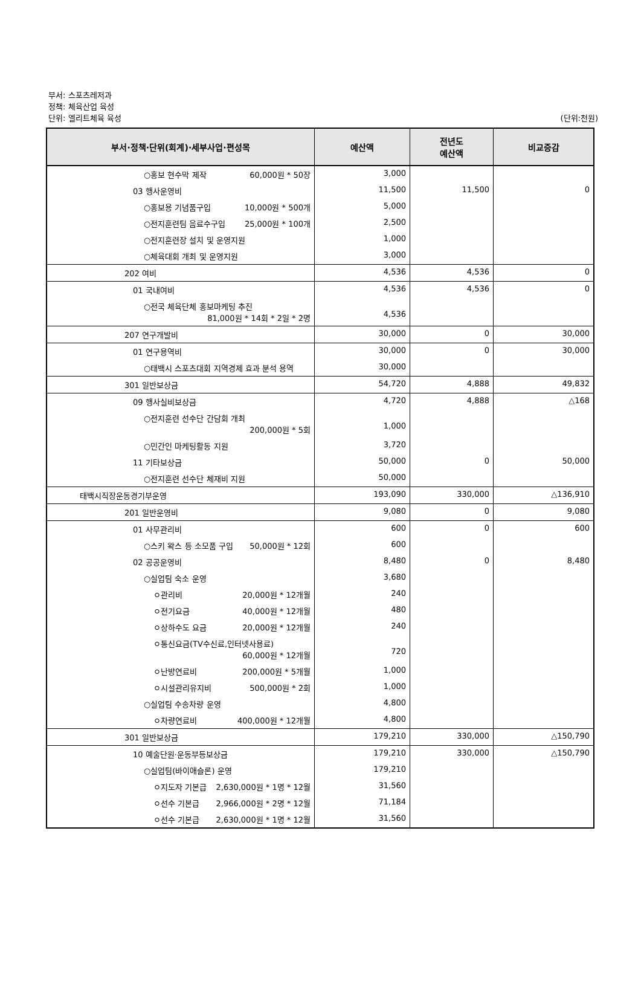부서: 스포츠레저과
정책: 체육산업 육성
단위: 엘리트체육 육성 (단위:천원)
| 부서·정책·단위(회계)·세부사업·편성목 | 예산액 | 전년도 예산액 | 비교증감 |
| --- | --- | --- | --- |
| ○홍보 현수막 제작 60,000원 * 50장 | 3,000 | | |
| 03 행사운영비 | 11,500 | 11,500 | 0 |
| ○홍보용 기념품구입 10,000원 * 500개 | 5,000 | | |
| ○전지훈련팀 음료수구입 25,000원 * 100개 | 2,500 | | |
| ○전지훈련장 설치 및 운영지원 | 1,000 | | |
| ○체육대회 개최 및 운영지원 | 3,000 | | |
| 202 여비 | 4,536 | 4,536 | 0 |
| 01 국내여비 | 4,536 | 4,536 | 0 |
| ○전국 체육단체 홍보마케팅 추진 81,000원 * 14회 * 2일 * 2명 | 4,536 | | |
| 207 연구개발비 | 30,000 | 0 | 30,000 |
| 01 연구용역비 | 30,000 | 0 | 30,000 |
| ○태백시 스포츠대회 지역경제 효과 분석 용역 | 30,000 | | |
| 301 일반보상금 | 54,720 | 4,888 | 49,832 |
| 09 행사실비보상금 | 4,720 | 4,888 | △168 |
| ○전지훈련 선수단 간담회 개최 200,000원 * 5회 | 1,000 | | |
| ○민간인 마케팅활동 지원 | 3,720 | | |
| 11 기타보상금 | 50,000 | 0 | 50,000 |
| ○전지훈련 선수단 체재비 지원 | 50,000 | | |
| 태백시직장운동경기부운영 | 193,090 | 330,000 | △136,910 |
| 201 일반운영비 | 9,080 | 0 | 9,080 |
| 01 사무관리비 | 600 | 0 | 600 |
| ○스키 왁스 등 소모품 구입 50,000원 * 12회 | 600 | | |
| 02 공공운영비 | 8,480 | 0 | 8,480 |
| ○실업팀 숙소 운영 | 3,680 | | |
| ㅇ관리비 20,000원 * 12개월 | 240 | | |
| ㅇ전기요금 40,000원 * 12개월 | 480 | | |
| ㅇ상하수도 요금 20,000원 * 12개월 | 240 | | |
| ㅇ통신요금(TV수신료,인터넷사용료) 60,000원 * 12개월 | 720 | | |
| ㅇ난방연료비 200,000원 * 5개월 | 1,000 | | |
| ㅇ시설관리유지비 500,000원 * 2회 | 1,000 | | |
| ○실업팀 수송차량 운영 | 4,800 | | |
| ㅇ차량연료비 400,000원 * 12개월 | 4,800 | | |
| 301 일반보상금 | 179,210 | 330,000 | △150,790 |
| 10 예술단원·운동부등보상금 | 179,210 | 330,000 | △150,790 |
| ○실업팀(바이애슬론) 운영 | 179,210 | | |
| ㅇ지도자 기본급 2,630,000원 * 1명 * 12월 | 31,560 | | |
| ㅇ선수 기본급 2,966,000원 * 2명 * 12월 | 71,184 | | |
| ㅇ선수 기본급 2,630,000원 * 1명 * 12월 | 31,560 | | |